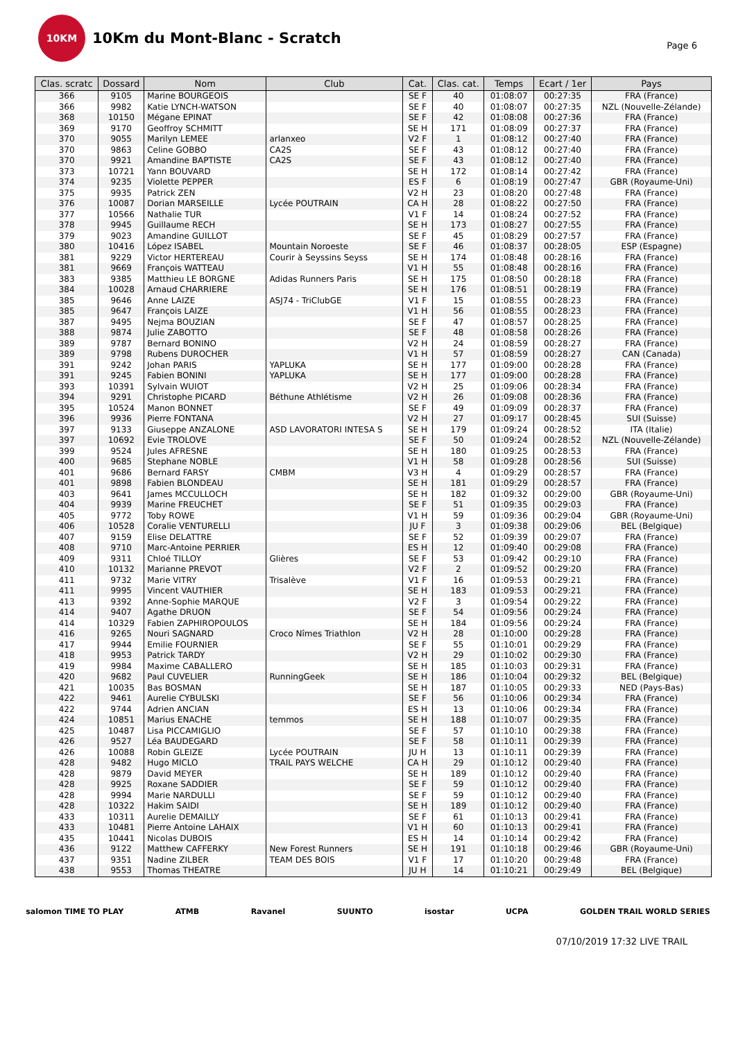10KM
10Km du Mont-Blanc - Scratch
Page 6
| Clas. scratc | Dossard | Nom | Club | Cat. | Clas. cat. | Temps | Ecart / 1er | Pays |
| --- | --- | --- | --- | --- | --- | --- | --- | --- |
| 366 | 9105 | Marine BOURGEOIS | | SE F | 40 | 01:08:07 | 00:27:35 | FRA (France) |
| 366 | 9982 | Katie LYNCH-WATSON | | SE F | 40 | 01:08:07 | 00:27:35 | NZL (Nouvelle-Zélande) |
| 368 | 10150 | Mégane EPINAT | | SE F | 42 | 01:08:08 | 00:27:36 | FRA (France) |
| 369 | 9170 | Geoffroy SCHMITT | | SE H | 171 | 01:08:09 | 00:27:37 | FRA (France) |
| 370 | 9055 | Marilyn LEMEE | arlanxeo | V2 F | 1 | 01:08:12 | 00:27:40 | FRA (France) |
| 370 | 9863 | Celine GOBBO | CA2S | SE F | 43 | 01:08:12 | 00:27:40 | FRA (France) |
| 370 | 9921 | Amandine BAPTISTE | CA2S | SE F | 43 | 01:08:12 | 00:27:40 | FRA (France) |
| 373 | 10721 | Yann BOUVARD | | SE H | 172 | 01:08:14 | 00:27:42 | FRA (France) |
| 374 | 9235 | Violette PEPPER | | ES F | 6 | 01:08:19 | 00:27:47 | GBR (Royaume-Uni) |
| 375 | 9935 | Patrick ZEN | | V2 H | 23 | 01:08:20 | 00:27:48 | FRA (France) |
| 376 | 10087 | Dorian MARSEILLE | Lycée POUTRAIN | CA H | 28 | 01:08:22 | 00:27:50 | FRA (France) |
| 377 | 10566 | Nathalie TUR | | V1 F | 14 | 01:08:24 | 00:27:52 | FRA (France) |
| 378 | 9945 | Guillaume RECH | | SE H | 173 | 01:08:27 | 00:27:55 | FRA (France) |
| 379 | 9023 | Amandine GUILLOT | | SE F | 45 | 01:08:29 | 00:27:57 | FRA (France) |
| 380 | 10416 | López ISABEL | Mountain Noroeste | SE F | 46 | 01:08:37 | 00:28:05 | ESP (Espagne) |
| 381 | 9229 | Victor HERTEREAU | Courir à Seyssins Seyss | SE H | 174 | 01:08:48 | 00:28:16 | FRA (France) |
| 381 | 9669 | François WATTEAU | | V1 H | 55 | 01:08:48 | 00:28:16 | FRA (France) |
| 383 | 9385 | Matthieu LE BORGNE | Adidas Runners Paris | SE H | 175 | 01:08:50 | 00:28:18 | FRA (France) |
| 384 | 10028 | Arnaud CHARRIERE | | SE H | 176 | 01:08:51 | 00:28:19 | FRA (France) |
| 385 | 9646 | Anne LAIZE | ASJ74 - TriClubGE | V1 F | 15 | 01:08:55 | 00:28:23 | FRA (France) |
| 385 | 9647 | François LAIZE | | V1 H | 56 | 01:08:55 | 00:28:23 | FRA (France) |
| 387 | 9495 | Nejma BOUZIAN | | SE F | 47 | 01:08:57 | 00:28:25 | FRA (France) |
| 388 | 9874 | Julie ZABOTTO | | SE F | 48 | 01:08:58 | 00:28:26 | FRA (France) |
| 389 | 9787 | Bernard BONINO | | V2 H | 24 | 01:08:59 | 00:28:27 | FRA (France) |
| 389 | 9798 | Rubens DUROCHER | | V1 H | 57 | 01:08:59 | 00:28:27 | CAN (Canada) |
| 391 | 9242 | Johan PARIS | YAPLUKA | SE H | 177 | 01:09:00 | 00:28:28 | FRA (France) |
| 391 | 9245 | Fabien BONINI | YAPLUKA | SE H | 177 | 01:09:00 | 00:28:28 | FRA (France) |
| 393 | 10391 | Sylvain WUIOT | | V2 H | 25 | 01:09:06 | 00:28:34 | FRA (France) |
| 394 | 9291 | Christophe PICARD | Béthune Athlétisme | V2 H | 26 | 01:09:08 | 00:28:36 | FRA (France) |
| 395 | 10524 | Manon BONNET | | SE F | 49 | 01:09:09 | 00:28:37 | FRA (France) |
| 396 | 9936 | Pierre FONTANA | | V2 H | 27 | 01:09:17 | 00:28:45 | SUI (Suisse) |
| 397 | 9133 | Giuseppe ANZALONE | ASD LAVORATORI INTESA S | SE H | 179 | 01:09:24 | 00:28:52 | ITA (Italie) |
| 397 | 10692 | Evie TROLOVE | | SE F | 50 | 01:09:24 | 00:28:52 | NZL (Nouvelle-Zélande) |
| 399 | 9524 | Jules AFRESNE | | SE H | 180 | 01:09:25 | 00:28:53 | FRA (France) |
| 400 | 9685 | Stephane NOBLE | | V1 H | 58 | 01:09:28 | 00:28:56 | SUI (Suisse) |
| 401 | 9686 | Bernard FARSY | CMBM | V3 H | 4 | 01:09:29 | 00:28:57 | FRA (France) |
| 401 | 9898 | Fabien BLONDEAU | | SE H | 181 | 01:09:29 | 00:28:57 | FRA (France) |
| 403 | 9641 | James MCCULLOCH | | SE H | 182 | 01:09:32 | 00:29:00 | GBR (Royaume-Uni) |
| 404 | 9939 | Marine FREUCHET | | SE F | 51 | 01:09:35 | 00:29:03 | FRA (France) |
| 405 | 9772 | Toby ROWE | | V1 H | 59 | 01:09:36 | 00:29:04 | GBR (Royaume-Uni) |
| 406 | 10528 | Coralie VENTURELLI | | JU F | 3 | 01:09:38 | 00:29:06 | BEL (Belgique) |
| 407 | 9159 | Elise DELATTRE | | SE F | 52 | 01:09:39 | 00:29:07 | FRA (France) |
| 408 | 9710 | Marc-Antoine PERRIER | | ES H | 12 | 01:09:40 | 00:29:08 | FRA (France) |
| 409 | 9311 | Chloé TILLOY | Glières | SE F | 53 | 01:09:42 | 00:29:10 | FRA (France) |
| 410 | 10132 | Marianne PREVOT | | V2 F | 2 | 01:09:52 | 00:29:20 | FRA (France) |
| 411 | 9732 | Marie VITRY | Trisalève | V1 F | 16 | 01:09:53 | 00:29:21 | FRA (France) |
| 411 | 9995 | Vincent VAUTHIER | | SE H | 183 | 01:09:53 | 00:29:21 | FRA (France) |
| 413 | 9392 | Anne-Sophie MARQUE | | V2 F | 3 | 01:09:54 | 00:29:22 | FRA (France) |
| 414 | 9407 | Agathe DRUON | | SE F | 54 | 01:09:56 | 00:29:24 | FRA (France) |
| 414 | 10329 | Fabien ZAPHIROPOULOS | | SE H | 184 | 01:09:56 | 00:29:24 | FRA (France) |
| 416 | 9265 | Nouri SAGNARD | Croco Nîmes Triathlon | V2 H | 28 | 01:10:00 | 00:29:28 | FRA (France) |
| 417 | 9944 | Emilie FOURNIER | | SE F | 55 | 01:10:01 | 00:29:29 | FRA (France) |
| 418 | 9953 | Patrick TARDY | | V2 H | 29 | 01:10:02 | 00:29:30 | FRA (France) |
| 419 | 9984 | Maxime CABALLERO | | SE H | 185 | 01:10:03 | 00:29:31 | FRA (France) |
| 420 | 9682 | Paul CUVELIER | RunningGeek | SE H | 186 | 01:10:04 | 00:29:32 | BEL (Belgique) |
| 421 | 10035 | Bas BOSMAN | | SE H | 187 | 01:10:05 | 00:29:33 | NED (Pays-Bas) |
| 422 | 9461 | Aurelie CYBULSKI | | SE F | 56 | 01:10:06 | 00:29:34 | FRA (France) |
| 422 | 9744 | Adrien ANCIAN | | ES H | 13 | 01:10:06 | 00:29:34 | FRA (France) |
| 424 | 10851 | Marius ENACHE | temmos | SE H | 188 | 01:10:07 | 00:29:35 | FRA (France) |
| 425 | 10487 | Lisa PICCAMIGLIO | | SE F | 57 | 01:10:10 | 00:29:38 | FRA (France) |
| 426 | 9527 | Léa BAUDEGARD | | SE F | 58 | 01:10:11 | 00:29:39 | FRA (France) |
| 426 | 10088 | Robin GLEIZE | Lycée POUTRAIN | JU H | 13 | 01:10:11 | 00:29:39 | FRA (France) |
| 428 | 9482 | Hugo MICLO | TRAIL PAYS WELCHE | CA H | 29 | 01:10:12 | 00:29:40 | FRA (France) |
| 428 | 9879 | David MEYER | | SE H | 189 | 01:10:12 | 00:29:40 | FRA (France) |
| 428 | 9925 | Roxane SADDIER | | SE F | 59 | 01:10:12 | 00:29:40 | FRA (France) |
| 428 | 9994 | Marie NARDULLI | | SE F | 59 | 01:10:12 | 00:29:40 | FRA (France) |
| 428 | 10322 | Hakim SAIDI | | SE H | 189 | 01:10:12 | 00:29:40 | FRA (France) |
| 433 | 10311 | Aurelie DEMAILLY | | SE F | 61 | 01:10:13 | 00:29:41 | FRA (France) |
| 433 | 10481 | Pierre Antoine LAHAIX | | V1 H | 60 | 01:10:13 | 00:29:41 | FRA (France) |
| 435 | 10441 | Nicolas DUBOIS | | ES H | 14 | 01:10:14 | 00:29:42 | FRA (France) |
| 436 | 9122 | Matthew CAFFERKY | New Forest Runners | SE H | 191 | 01:10:18 | 00:29:46 | GBR (Royaume-Uni) |
| 437 | 9351 | Nadine ZILBER | TEAM DES BOIS | V1 F | 17 | 01:10:20 | 00:29:48 | FRA (France) |
| 438 | 9553 | Thomas THEATRE | | JU H | 14 | 01:10:21 | 00:29:49 | BEL (Belgique) |
salomon TIME TO PLAY ATMB Ravanel SUUNTO isostar UCPA GOLDEN TRAIL WORLD SERIES
07/10/2019 17:32 LIVE TRAIL